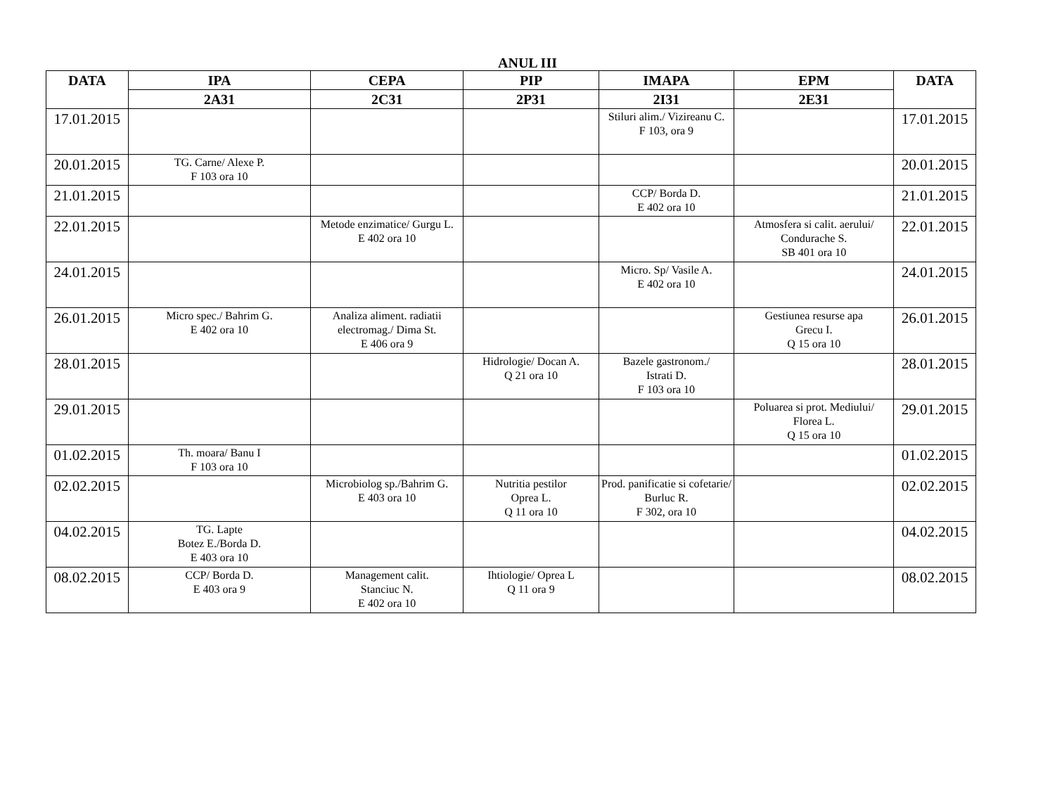ANUL III
| DATA | IPA | CEPA | PIP | IMAPA | EPM | DATA |
| --- | --- | --- | --- | --- | --- | --- |
| | 2A31 | 2C31 | 2P31 | 2I31 | 2E31 | |
| 17.01.2015 | | | | Stiluri alim./ Vizireanu C. F 103, ora 9 | | 17.01.2015 |
| 20.01.2015 | TG. Carne/ Alexe P. F 103 ora 10 | | | | | 20.01.2015 |
| 21.01.2015 | | | | CCP/ Borda D. E 402 ora 10 | | 21.01.2015 |
| 22.01.2015 | | Metode enzimatice/ Gurgu L. E 402 ora 10 | | | Atmosfera si calit. aerului/ Condurache S. SB 401 ora 10 | 22.01.2015 |
| 24.01.2015 | | | | Micro. Sp/ Vasile A. E 402 ora 10 | | 24.01.2015 |
| 26.01.2015 | Micro spec./ Bahrim G. E 402 ora 10 | Analiza aliment. radiatii electromag./ Dima St. E 406 ora 9 | | | Gestiunea resurse apa Grecu I. Q 15 ora 10 | 26.01.2015 |
| 28.01.2015 | | | Hidrologie/ Docan A. Q 21 ora 10 | Bazele gastronom./ Istrati D. F 103 ora 10 | | 28.01.2015 |
| 29.01.2015 | | | | | Poluarea si prot. Mediului/ Florea L. Q 15 ora 10 | 29.01.2015 |
| 01.02.2015 | Th. moara/ Banu I F 103 ora 10 | | | | | 01.02.2015 |
| 02.02.2015 | | Microbiolog sp./Bahrim G. E 403 ora 10 | Nutritia pestilor Oprea L. Q 11 ora 10 | Prod. panificatie si cofetarie/ Burluc R. F 302, ora 10 | | 02.02.2015 |
| 04.02.2015 | TG. Lapte Botez E./Borda D. E 403 ora 10 | | | | | 04.02.2015 |
| 08.02.2015 | CCP/ Borda D. E 403 ora 9 | Management calit. Stanciuc N. E 402 ora 10 | Ihtiologie/ Oprea L Q 11 ora 9 | | | 08.02.2015 |